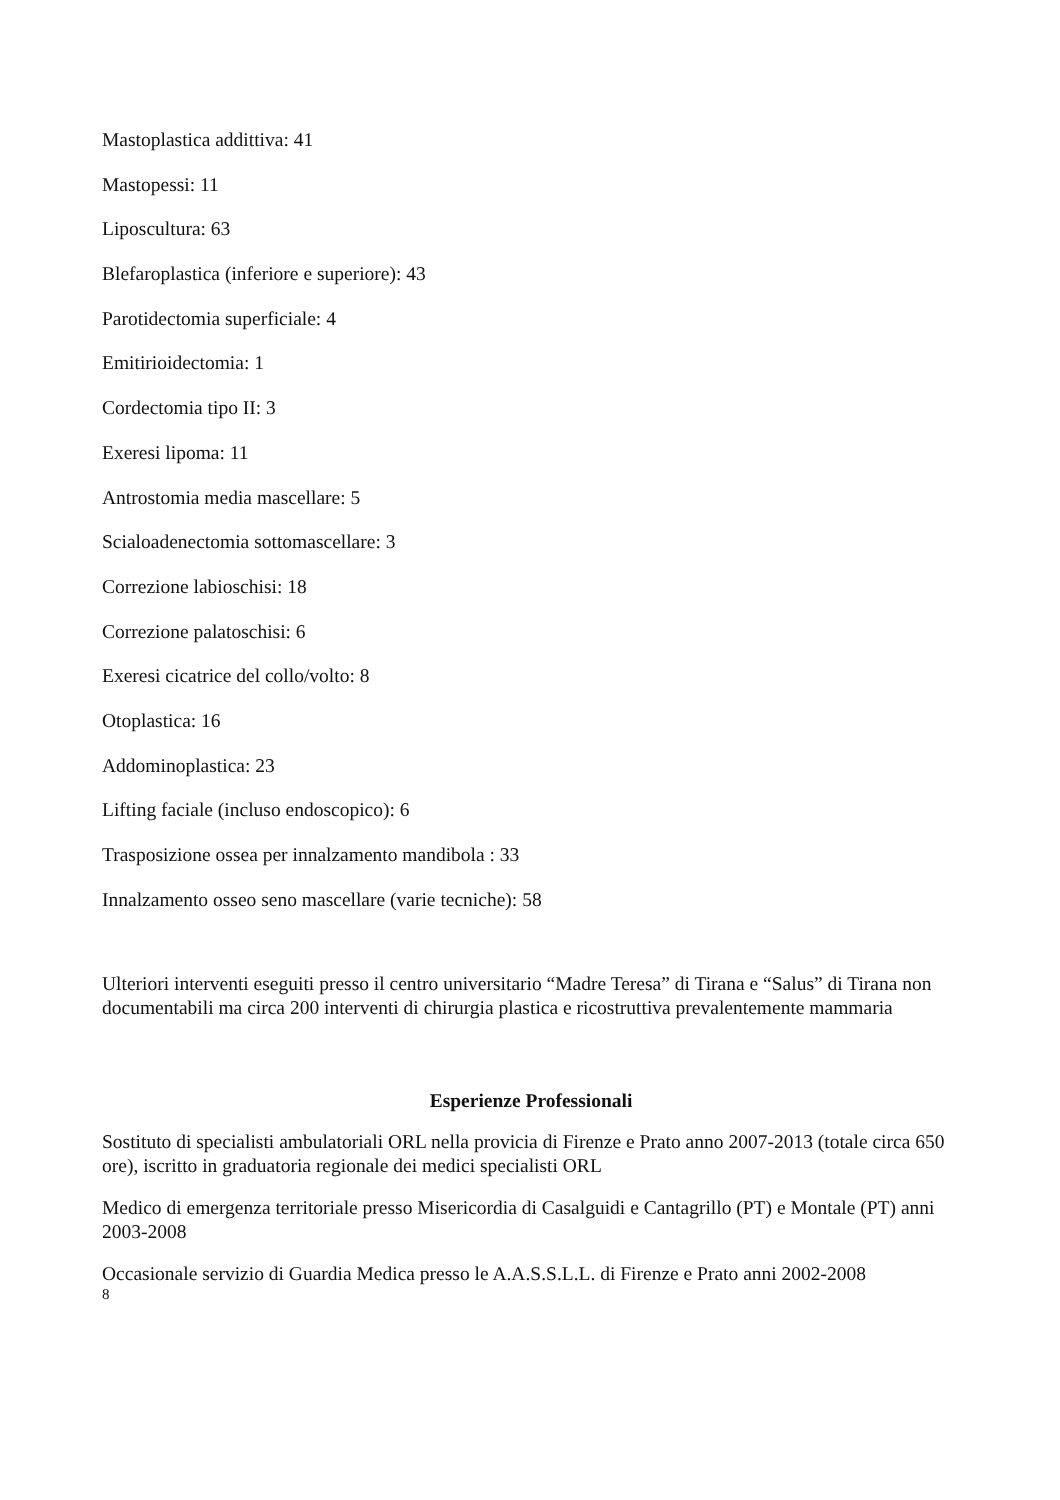Mastoplastica addittiva: 41
Mastopessi: 11
Liposcultura: 63
Blefaroplastica (inferiore e superiore): 43
Parotidectomia superficiale: 4
Emitirioidectomia: 1
Cordectomia tipo II: 3
Exeresi lipoma: 11
Antrostomia media mascellare: 5
Scialoadenectomia sottomascellare: 3
Correzione labioschisi: 18
Correzione palatoschisi: 6
Exeresi cicatrice del collo/volto: 8
Otoplastica: 16
Addominoplastica: 23
Lifting faciale (incluso endoscopico): 6
Trasposizione ossea per innalzamento mandibola : 33
Innalzamento osseo seno mascellare (varie tecniche): 58
Ulteriori interventi eseguiti presso il centro universitario “Madre Teresa” di Tirana e “Salus” di Tirana non documentabili ma circa 200 interventi di chirurgia plastica e ricostruttiva prevalentemente mammaria
Esperienze Professionali
Sostituto di specialisti ambulatoriali ORL nella provicia di Firenze e Prato anno 2007-2013 (totale circa 650 ore), iscritto in graduatoria regionale dei medici specialisti ORL
Medico di emergenza territoriale presso Misericordia di Casalguidi e Cantagrillo (PT) e Montale (PT) anni 2003-2008
Occasionale servizio di Guardia Medica presso le A.A.S.S.L.L. di Firenze e Prato anni 2002-2008
8